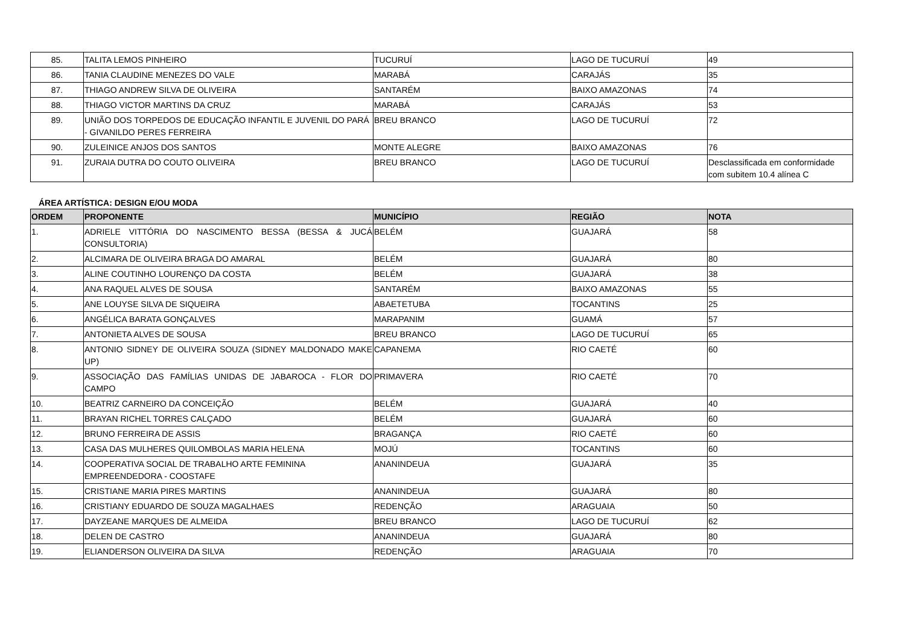| 85. | TALITA LEMOS PINHEIRO | TUCURUÍ | LAGO DE TUCURUÍ | 49 |
| 86. | TANIA CLAUDINE MENEZES DO VALE | MARABÁ | CARAJÁS | 35 |
| 87. | THIAGO ANDREW SILVA DE OLIVEIRA | SANTARÉM | BAIXO AMAZONAS | 74 |
| 88. | THIAGO VICTOR MARTINS DA CRUZ | MARABÁ | CARAJÁS | 53 |
| 89. | UNIÃO DOS TORPEDOS DE EDUCAÇÃO INFANTIL E JUVENIL DO PARÁ - GIVANILDO PERES FERREIRA | BREU BRANCO | LAGO DE TUCURUÍ | 72 |
| 90. | ZULEINICE ANJOS DOS SANTOS | MONTE ALEGRE | BAIXO AMAZONAS | 76 |
| 91. | ZURAIA DUTRA DO COUTO OLIVEIRA | BREU BRANCO | LAGO DE TUCURUÍ | Desclassificada em conformidade com subitem 10.4 alínea C |
ÁREA ARTÍSTICA: DESIGN E/OU MODA
| ORDEM | PROPONENTE | MUNICÍPIO | REGIÃO | NOTA |
| --- | --- | --- | --- | --- |
| 1. | ADRIELE VITTÓRIA DO NASCIMENTO BESSA (BESSA & JUCÁ CONSULTORIA) | BELÉM | GUAJARÁ | 58 |
| 2. | ALCIMARA DE OLIVEIRA BRAGA DO AMARAL | BELÉM | GUAJARÁ | 80 |
| 3. | ALINE COUTINHO LOURENÇO DA COSTA | BELÉM | GUAJARÁ | 38 |
| 4. | ANA RAQUEL ALVES DE SOUSA | SANTARÉM | BAIXO AMAZONAS | 55 |
| 5. | ANE LOUYSE SILVA DE SIQUEIRA | ABAETETUBA | TOCANTINS | 25 |
| 6. | ANGÉLICA BARATA GONÇALVES | MARAPANIM | GUAMÁ | 57 |
| 7. | ANTONIETA ALVES DE SOUSA | BREU BRANCO | LAGO DE TUCURUÍ | 65 |
| 8. | ANTONIO SIDNEY DE OLIVEIRA SOUZA (SIDNEY MALDONADO MAKE UP) | CAPANEMA | RIO CAETÉ | 60 |
| 9. | ASSOCIAÇÃO DAS FAMÍLIAS UNIDAS DE JABAROCA - FLOR DO CAMPO | PRIMAVERA | RIO CAETÉ | 70 |
| 10. | BEATRIZ CARNEIRO DA CONCEIÇÃO | BELÉM | GUAJARÁ | 40 |
| 11. | BRAYAN RICHEL TORRES CALÇADO | BELÉM | GUAJARÁ | 60 |
| 12. | BRUNO FERREIRA DE ASSIS | BRAGANÇA | RIO CAETÉ | 60 |
| 13. | CASA DAS MULHERES QUILOMBOLAS MARIA HELENA | MOJÚ | TOCANTINS | 60 |
| 14. | COOPERATIVA SOCIAL DE TRABALHO ARTE FEMININA EMPREENDEDORA - COOSTAFE | ANANINDEUA | GUAJARÁ | 35 |
| 15. | CRISTIANE MARIA PIRES MARTINS | ANANINDEUA | GUAJARÁ | 80 |
| 16. | CRISTIANY EDUARDO DE SOUZA MAGALHAES | REDENÇÃO | ARAGUAIA | 50 |
| 17. | DAYZEANE MARQUES DE ALMEIDA | BREU BRANCO | LAGO DE TUCURUÍ | 62 |
| 18. | DELEN DE CASTRO | ANANINDEUA | GUAJARÁ | 80 |
| 19. | ELIANDERSON OLIVEIRA DA SILVA | REDENÇÃO | ARAGUAIA | 70 |